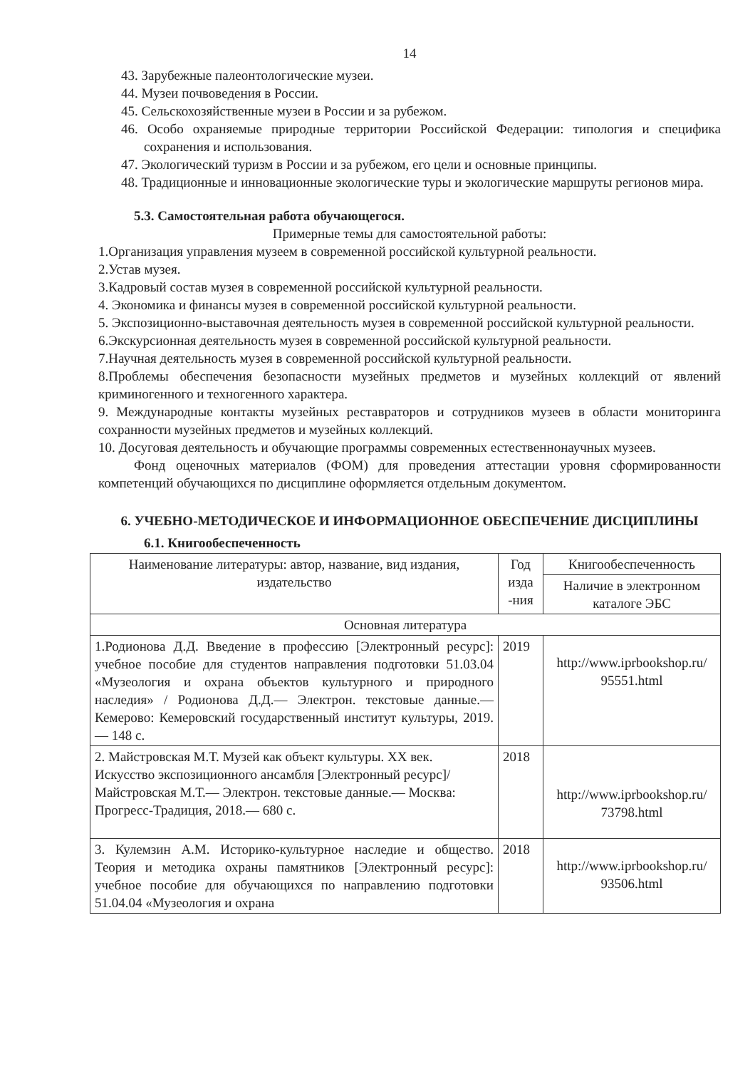14
43. Зарубежные палеонтологические музеи.
44. Музеи почвоведения в России.
45. Сельскохозяйственные музеи в России и за рубежом.
46. Особо охраняемые природные территории Российской Федерации: типология и специфика сохранения и использования.
47. Экологический туризм в России и за рубежом, его цели и основные принципы.
48. Традиционные и инновационные экологические туры и экологические маршруты регионов мира.
5.3. Самостоятельная работа обучающегося.
Примерные темы для самостоятельной работы:
1.Организация управления музеем в современной российской культурной реальности.
2.Устав музея.
3.Кадровый состав музея в современной российской культурной реальности.
4. Экономика и финансы музея в современной российской культурной реальности.
5. Экспозиционно-выставочная деятельность музея в современной российской культурной реальности.
6.Экскурсионная деятельность музея в современной российской культурной реальности.
7.Научная деятельность музея в современной российской культурной реальности.
8.Проблемы обеспечения безопасности музейных предметов и музейных коллекций от явлений криминогенного и техногенного характера.
9. Международные контакты музейных реставраторов и сотрудников музеев в области мониторинга сохранности музейных предметов и музейных коллекций.
10. Досуговая деятельность и обучающие программы современных естественнонаучных музеев.
Фонд оценочных материалов (ФОМ) для проведения аттестации уровня сформированности компетенций обучающихся по дисциплине оформляется отдельным документом.
6. УЧЕБНО-МЕТОДИЧЕСКОЕ И ИНФОРМАЦИОННОЕ ОБЕСПЕЧЕНИЕ ДИСЦИПЛИНЫ
6.1. Книгообеспеченность
| Наименование литературы: автор, название, вид издания, издательство | Год изда -ния | Книгообеспеченность |
| --- | --- | --- |
| | | Наличие в электронном каталоге ЭБС |
| Основная литература | | |
| 1.Родионова Д.Д. Введение в профессию [Электронный ресурс]: учебное пособие для студентов направления подготовки 51.03.04 «Музеология и охрана объектов культурного и природного наследия» / Родионова Д.Д.— Электрон. текстовые данные.— Кемерово: Кемеровский государственный институт культуры, 2019.— 148 с. | 2019 | http://www.iprbookshop.ru/ 95551.html |
| 2. Майстровская М.Т. Музей как объект культуры. XX век. Искусство экспозиционного ансамбля [Электронный ресурс]/ Майстровская М.Т.— Электрон. текстовые данные.— Москва: Прогресс-Традиция, 2018.— 680 с. | 2018 | http://www.iprbookshop.ru/ 73798.html |
| 3. Кулемзин А.М. Историко-культурное наследие и общество. Теория и методика охраны памятников [Электронный ресурс]: учебное пособие для обучающихся по направлению подготовки 51.04.04 «Музеология и охрана | 2018 | http://www.iprbookshop.ru/ 93506.html |